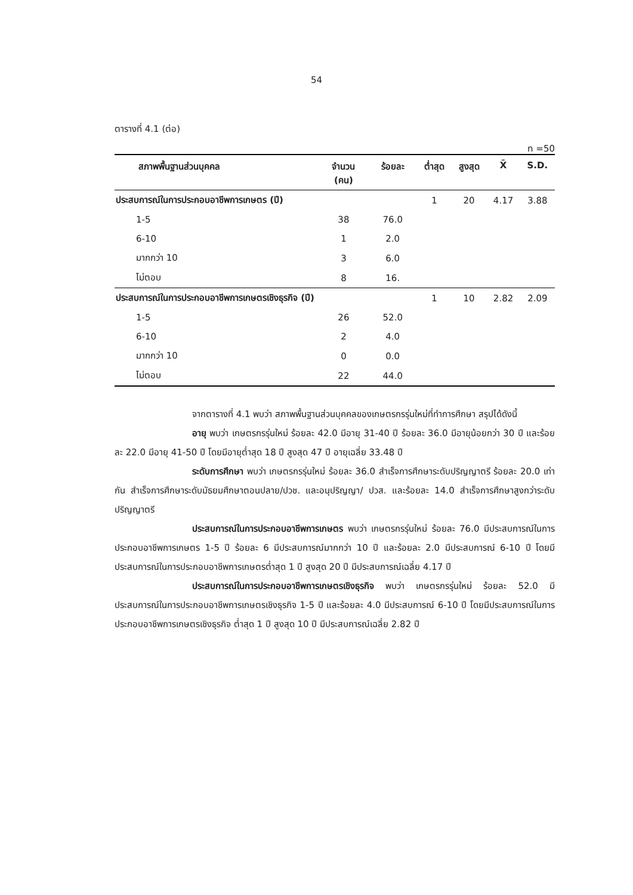54
ตารางที่ 4.1 (ต่อ)
n =50
| สภาพพื้นฐานส่วนบุคคล | จำนวน | ร้อยละ | ต่ำสุด | สูงสุด | X̄ | S.D. |
| --- | --- | --- | --- | --- | --- | --- |
| | (คน) | | | | | |
| ประสบการณ์ในการประกอบอาชีพการเกษตร (ปี) | | | 1 | 20 | 4.17 | 3.88 |
| 1-5 | 38 | 76.0 | | | | |
| 6-10 | 1 | 2.0 | | | | |
| มากกว่า 10 | 3 | 6.0 | | | | |
| ไม่ตอบ | 8 | 16. | | | | |
| ประสบการณ์ในการประกอบอาชีพการเกษตรเชิงธุรกิจ (ปี) | | | 1 | 10 | 2.82 | 2.09 |
| 1-5 | 26 | 52.0 | | | | |
| 6-10 | 2 | 4.0 | | | | |
| มากกว่า 10 | 0 | 0.0 | | | | |
| ไม่ตอบ | 22 | 44.0 | | | | |
จากตารางที่ 4.1 พบว่า สภาพพื้นฐานส่วนบุคคลของเกษตรกรรุ่นใหม่ที่ทำการศึกษา สรุปได้ดังนี้
อายุ พบว่า เกษตรกรรุ่นใหม่ ร้อยละ 42.0 มีอายุ 31-40 ปี ร้อยละ 36.0 มีอายุน้อยกว่า 30 ปี และร้อยละ 22.0 มีอายุ 41-50 ปี โดยมีอายุต่ำสุด 18 ปี สูงสุด 47 ปี อายุเฉลี่ย 33.48 ปี
ระดับการศึกษา พบว่า เกษตรกรรุ่นใหม่ ร้อยละ 36.0 สำเร็จการศึกษาระดับปริญญาตรี ร้อยละ 20.0 เท่ากัน สำเร็จการศึกษาระดับมัธยมศึกษาตอนปลาย/ปวช. และอนุปริญญา/ ปวส. และร้อยละ 14.0 สำเร็จการศึกษาสูงกว่าระดับปริญญาตรี
ประสบการณ์ในการประกอบอาชีพการเกษตร พบว่า เกษตรกรรุ่นใหม่ ร้อยละ 76.0 มีประสบการณ์ในการประกอบอาชีพการเกษตร 1-5 ปี ร้อยละ 6 มีประสบการณ์มากกว่า 10 ปี และร้อยละ 2.0 มีประสบการณ์ 6-10 ปี โดยมีประสบการณ์ในการประกอบอาชีพการเกษตรต่ำสุด 1 ปี สูงสุด 20 ปี มีประสบการณ์เฉลี่ย 4.17 ปี
ประสบการณ์ในการประกอบอาชีพการเกษตรเชิงธุรกิจ พบว่า เกษตรกรรุ่นใหม่ ร้อยละ 52.0 มีประสบการณ์ในการประกอบอาชีพการเกษตรเชิงธุรกิจ 1-5 ปี และร้อยละ 4.0 มีประสบการณ์ 6-10 ปี โดยมีประสบการณ์ในการประกอบอาชีพการเกษตรเชิงธุรกิจ ต่ำสุด 1 ปี สูงสุด 10 ปี มีประสบการณ์เฉลี่ย 2.82 ปี